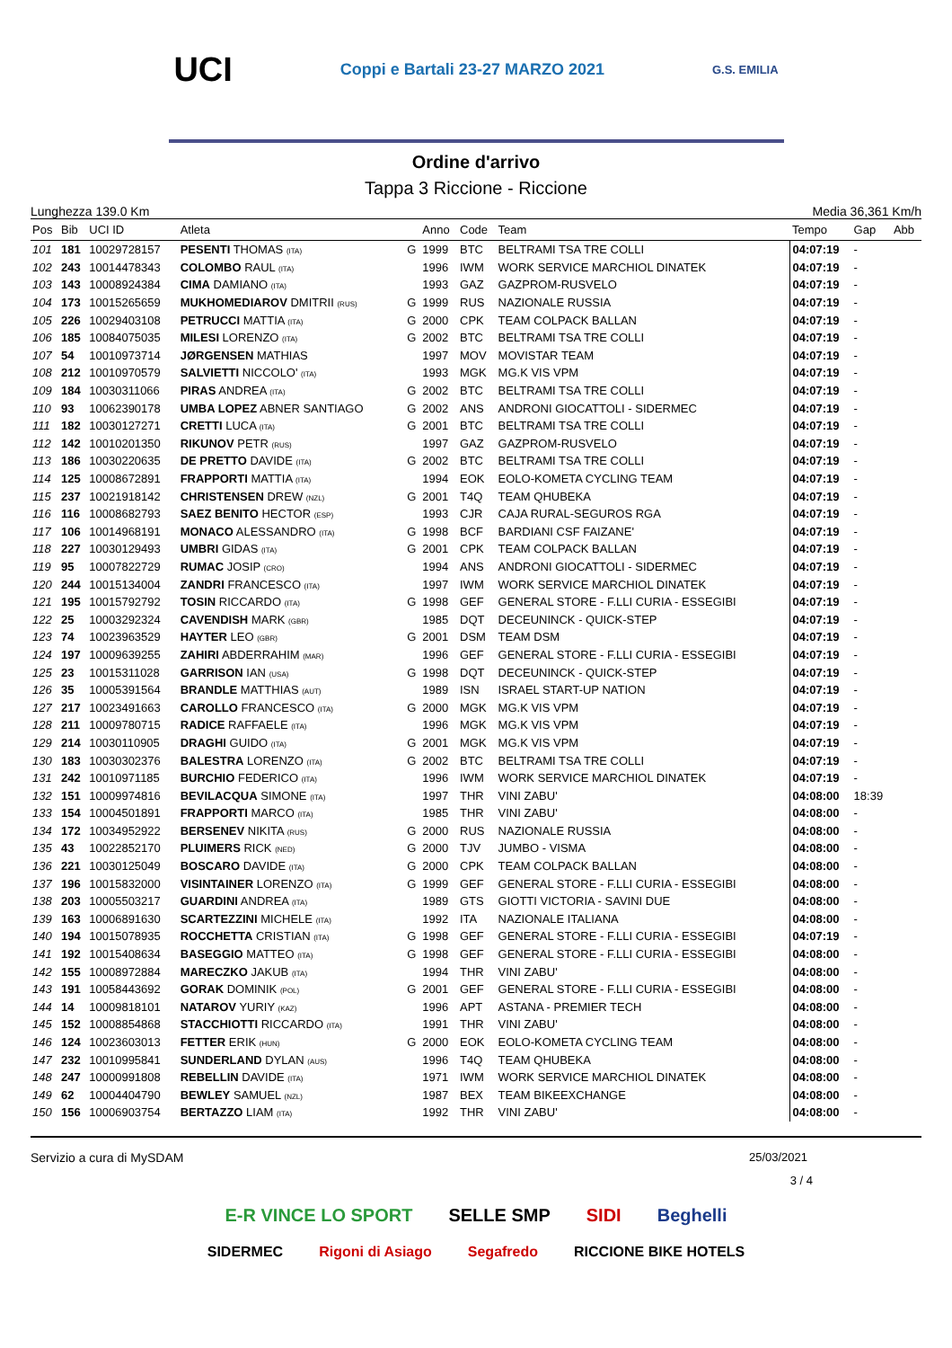UCI Coppi e Bartali 23-27 MARZO 2021 G.S. EMILIA
Ordine d'arrivo
Tappa 3 Riccione - Riccione
Lunghezza 139.0 Km Media 36,361 Km/h
| Pos | Bib | UCI ID | Atleta | | Anno | Code | Team | Tempo | Gap | Abb |
| --- | --- | --- | --- | --- | --- | --- | --- | --- | --- | --- |
| 101 | 181 | 10029728157 | PESENTI THOMAS (ITA) | G | 1999 | BTC | BELTRAMI TSA TRE COLLI | 04:07:19 | - | |
| 102 | 243 | 10014478343 | COLOMBO RAUL (ITA) | | 1996 | IWM | WORK SERVICE MARCHIOL DINATEK | 04:07:19 | - | |
| 103 | 143 | 10008924384 | CIMA DAMIANO (ITA) | | 1993 | GAZ | GAZPROM-RUSVELO | 04:07:19 | - | |
| 104 | 173 | 10015265659 | MUKHOMEDIAROV DMITRII (RUS) | G | 1999 | RUS | NAZIONALE RUSSIA | 04:07:19 | - | |
| 105 | 226 | 10029403108 | PETRUCCI MATTIA (ITA) | G | 2000 | CPK | TEAM COLPACK BALLAN | 04:07:19 | - | |
| 106 | 185 | 10084075035 | MILESI LORENZO (ITA) | G | 2002 | BTC | BELTRAMI TSA TRE COLLI | 04:07:19 | - | |
| 107 | 54 | 10010973714 | JØRGENSEN MATHIAS | | 1997 | MOV | MOVISTAR TEAM | 04:07:19 | - | |
| 108 | 212 | 10010970579 | SALVIETTI NICCOLO' (ITA) | | 1993 | MGK | MG.K VIS VPM | 04:07:19 | - | |
| 109 | 184 | 10030311066 | PIRAS ANDREA (ITA) | G | 2002 | BTC | BELTRAMI TSA TRE COLLI | 04:07:19 | - | |
| 110 | 93 | 10062390178 | UMBA LOPEZ ABNER SANTIAGO | G | 2002 | ANS | ANDRONI GIOCATTOLI - SIDERMEC | 04:07:19 | - | |
| 111 | 182 | 10030127271 | CRETTI LUCA (ITA) | G | 2001 | BTC | BELTRAMI TSA TRE COLLI | 04:07:19 | - | |
| 112 | 142 | 10010201350 | RIKUNOV PETR (RUS) | | 1997 | GAZ | GAZPROM-RUSVELO | 04:07:19 | - | |
| 113 | 186 | 10030220635 | DE PRETTO DAVIDE (ITA) | G | 2002 | BTC | BELTRAMI TSA TRE COLLI | 04:07:19 | - | |
| 114 | 125 | 10008672891 | FRAPPORTI MATTIA (ITA) | | 1994 | EOK | EOLO-KOMETA CYCLING TEAM | 04:07:19 | - | |
| 115 | 237 | 10021918142 | CHRISTENSEN DREW (NZL) | G | 2001 | T4Q | TEAM QHUBEKA | 04:07:19 | - | |
| 116 | 116 | 10008682793 | SAEZ BENITO HECTOR (ESP) | | 1993 | CJR | CAJA RURAL-SEGUROS RGA | 04:07:19 | - | |
| 117 | 106 | 10014968191 | MONACO ALESSANDRO (ITA) | G | 1998 | BCF | BARDIANI CSF FAIZANE' | 04:07:19 | - | |
| 118 | 227 | 10030129493 | UMBRI GIDAS (ITA) | G | 2001 | CPK | TEAM COLPACK BALLAN | 04:07:19 | - | |
| 119 | 95 | 10007822729 | RUMAC JOSIP (CRO) | | 1994 | ANS | ANDRONI GIOCATTOLI - SIDERMEC | 04:07:19 | - | |
| 120 | 244 | 10015134004 | ZANDRI FRANCESCO (ITA) | | 1997 | IWM | WORK SERVICE MARCHIOL DINATEK | 04:07:19 | - | |
| 121 | 195 | 10015792792 | TOSIN RICCARDO (ITA) | G | 1998 | GEF | GENERAL STORE - F.LLI CURIA - ESSEGIBI | 04:07:19 | - | |
| 122 | 25 | 10003292324 | CAVENDISH MARK (GBR) | | 1985 | DQT | DECEUNINCK - QUICK-STEP | 04:07:19 | - | |
| 123 | 74 | 10023963529 | HAYTER LEO (GBR) | G | 2001 | DSM | TEAM DSM | 04:07:19 | - | |
| 124 | 197 | 10009639255 | ZAHIRI ABDERRAHIM (MAR) | | 1996 | GEF | GENERAL STORE - F.LLI CURIA - ESSEGIBI | 04:07:19 | - | |
| 125 | 23 | 10015311028 | GARRISON IAN (USA) | G | 1998 | DQT | DECEUNINCK - QUICK-STEP | 04:07:19 | - | |
| 126 | 35 | 10005391564 | BRANDLE MATTHIAS (AUT) | | 1989 | ISN | ISRAEL START-UP NATION | 04:07:19 | - | |
| 127 | 217 | 10023491663 | CAROLLO FRANCESCO (ITA) | G | 2000 | MGK | MG.K VIS VPM | 04:07:19 | - | |
| 128 | 211 | 10009780715 | RADICE RAFFAELE (ITA) | | 1996 | MGK | MG.K VIS VPM | 04:07:19 | - | |
| 129 | 214 | 10030110905 | DRAGHI GUIDO (ITA) | G | 2001 | MGK | MG.K VIS VPM | 04:07:19 | - | |
| 130 | 183 | 10030302376 | BALESTRA LORENZO (ITA) | G | 2002 | BTC | BELTRAMI TSA TRE COLLI | 04:07:19 | - | |
| 131 | 242 | 10010971185 | BURCHIO FEDERICO (ITA) | | 1996 | IWM | WORK SERVICE MARCHIOL DINATEK | 04:07:19 | - | |
| 132 | 151 | 10009974816 | BEVILACQUA SIMONE (ITA) | | 1997 | THR | VINI ZABU' | 04:08:00 | 18:39 | |
| 133 | 154 | 10004501891 | FRAPPORTI MARCO (ITA) | | 1985 | THR | VINI ZABU' | 04:08:00 | - | |
| 134 | 172 | 10034952922 | BERSENEV NIKITA (RUS) | G | 2000 | RUS | NAZIONALE RUSSIA | 04:08:00 | - | |
| 135 | 43 | 10022852170 | PLUIMERS RICK (NED) | G | 2000 | TJV | JUMBO - VISMA | 04:08:00 | - | |
| 136 | 221 | 10030125049 | BOSCARO DAVIDE (ITA) | G | 2000 | CPK | TEAM COLPACK BALLAN | 04:08:00 | - | |
| 137 | 196 | 10015832000 | VISINTAINER LORENZO (ITA) | G | 1999 | GEF | GENERAL STORE - F.LLI CURIA - ESSEGIBI | 04:08:00 | - | |
| 138 | 203 | 10005503217 | GUARDINI ANDREA (ITA) | | 1989 | GTS | GIOTTI VICTORIA - SAVINI DUE | 04:08:00 | - | |
| 139 | 163 | 10006891630 | SCARTEZZINI MICHELE (ITA) | | 1992 | ITA | NAZIONALE ITALIANA | 04:08:00 | - | |
| 140 | 194 | 10015078935 | ROCCHETTA CRISTIAN (ITA) | G | 1998 | GEF | GENERAL STORE - F.LLI CURIA - ESSEGIBI | 04:07:19 | - | |
| 141 | 192 | 10015408634 | BASEGGIO MATTEO (ITA) | G | 1998 | GEF | GENERAL STORE - F.LLI CURIA - ESSEGIBI | 04:08:00 | - | |
| 142 | 155 | 10008972884 | MARECZKO JAKUB (ITA) | | 1994 | THR | VINI ZABU' | 04:08:00 | - | |
| 143 | 191 | 10058443692 | GORAK DOMINIK (POL) | G | 2001 | GEF | GENERAL STORE - F.LLI CURIA - ESSEGIBI | 04:08:00 | - | |
| 144 | 14 | 10009818101 | NATAROV YURIY (KAZ) | | 1996 | APT | ASTANA - PREMIER TECH | 04:08:00 | - | |
| 145 | 152 | 10008854868 | STACCHIOTTI RICCARDO (ITA) | | 1991 | THR | VINI ZABU' | 04:08:00 | - | |
| 146 | 124 | 10023603013 | FETTER ERIK (HUN) | G | 2000 | EOK | EOLO-KOMETA CYCLING TEAM | 04:08:00 | - | |
| 147 | 232 | 10010995841 | SUNDERLAND DYLAN (AUS) | | 1996 | T4Q | TEAM QHUBEKA | 04:08:00 | - | |
| 148 | 247 | 10000991808 | REBELLIN DAVIDE (ITA) | | 1971 | IWM | WORK SERVICE MARCHIOL DINATEK | 04:08:00 | - | |
| 149 | 62 | 10004404790 | BEWLEY SAMUEL (NZL) | | 1987 | BEX | TEAM BIKEEXCHANGE | 04:08:00 | - | |
| 150 | 156 | 10006903754 | BERTAZZO LIAM (ITA) | | 1992 | THR | VINI ZABU' | 04:08:00 | - | |
Servizio a cura di MySDAM 25/03/2021
3 / 4
E-R VINCE LO SPORT SELLE SMP SIDI Beghelli
SIDERMEC Rigoni di Asiago Segafredo RICCIONE BIKE HOTELS